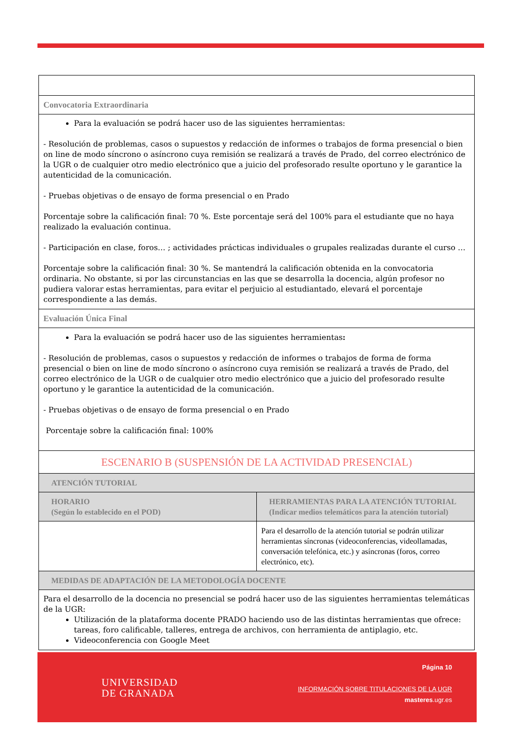| Convocatoria Extraordinaria | |
| Para la evaluación se podrá hacer uso de las siguientes herramientas: - Resolución de problemas, casos o supuestos y redacción de informes o trabajos de forma presencial o bien on line de modo síncrono o asíncrono cuya remisión se realizará a través de Prado, del correo electrónico de la UGR o de cualquier otro medio electrónico que a juicio del profesorado resulte oportuno y le garantice la autenticidad de la comunicación. - Pruebas objetivas o de ensayo de forma presencial o en Prado Porcentaje sobre la calificación final: 70 %. Este porcentaje será del 100% para el estudiante que no haya realizado la evaluación continua. - Participación en clase, foros… ; actividades prácticas individuales o grupales realizadas durante el curso … Porcentaje sobre la calificación final: 30 %. Se mantendrá la calificación obtenida en la convocatoria ordinaria. No obstante, si por las circunstancias en las que se desarrolla la docencia, algún profesor no pudiera valorar estas herramientas, para evitar el perjuicio al estudiantado, elevará el porcentaje correspondiente a las demás. | |
| Evaluación Única Final | |
| Para la evaluación se podrá hacer uso de las siguientes herramientas : - Resolución de problemas, casos o supuestos y redacción de informes o trabajos de forma de forma presencial o bien on line de modo síncrono o asíncrono cuya remisión se realizará a través de Prado, del correo electrónico de la UGR o de cualquier otro medio electrónico que a juicio del profesorado resulte oportuno y le garantice la autenticidad de la comunicación. - Pruebas objetivas o de ensayo de forma presencial o en Prado Porcentaje sobre la calificación final: 100% | |
| ESCENARIO B (SUSPENSIÓN DE LA ACTIVIDAD PRESENCIAL) | |
| ATENCIÓN TUTORIAL | |
| HORARIO (Según lo establecido en el POD) | HERRAMIENTAS PARA LA ATENCIÓN TUTORIAL (Indicar medios telemáticos para la atención tutorial) |
| | Para el desarrollo de la atención tutorial se podrán utilizar herramientas síncronas (videoconferencias, videollamadas, conversación telefónica, etc.) y asíncronas (foros, correo electrónico, etc). |
| MEDIDAS DE ADAPTACIÓN DE LA METODOLOGÍA DOCENTE | |
| Para el desarrollo de la docencia no presencial se podrá hacer uso de las siguientes herramientas telemáticas de la UGR: Utilización de la plataforma docente PRADO haciendo uso de las distintas herramientas que ofrece: tareas, foro calificable, talleres, entrega de archivos, con herramienta de antiplagio, etc. Videoconferencia con Google Meet | |
UNIVERSIDAD
DE GRANADA
Página 10
INFORMACIÓN SOBRE TITULACIONES DE LA UGR
masteres.ugr.es